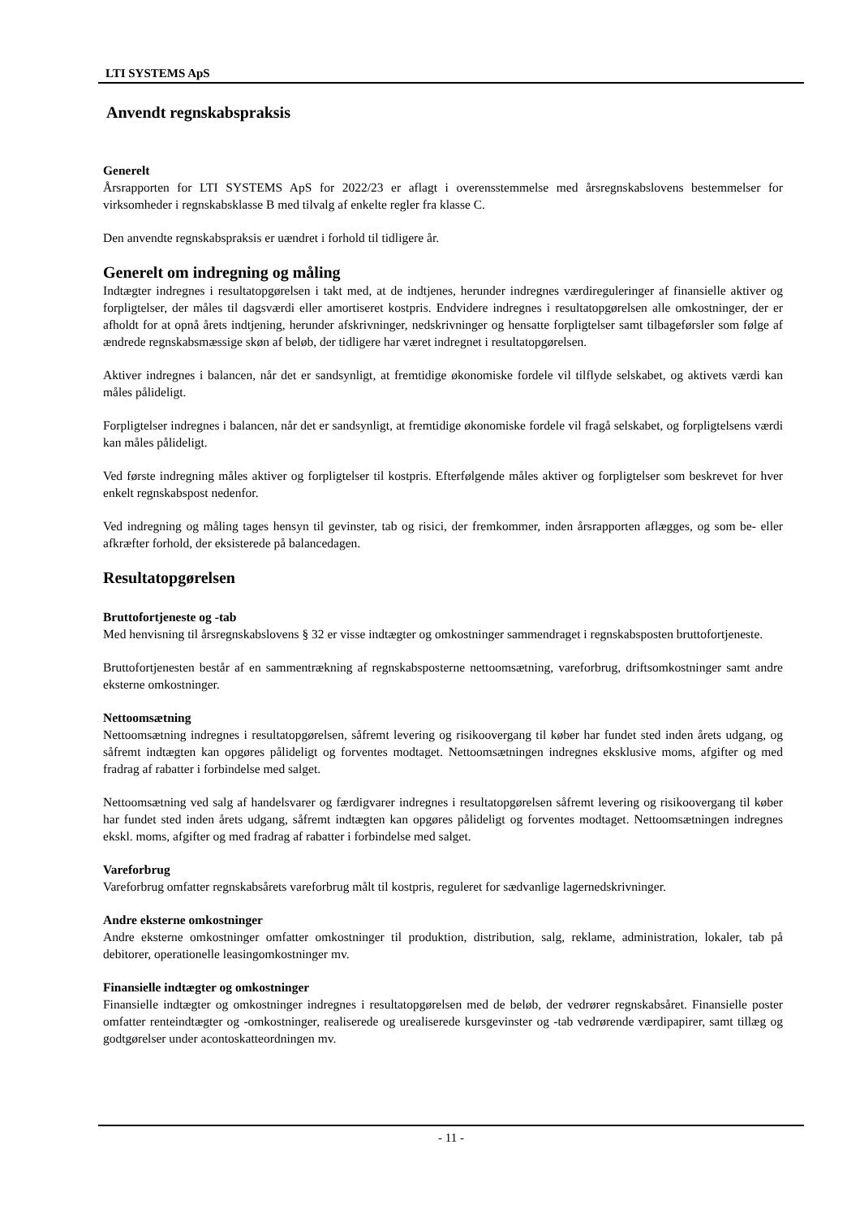LTI SYSTEMS ApS
Anvendt regnskabspraksis
Generelt
Årsrapporten for LTI SYSTEMS ApS for 2022/23 er aflagt i overensstemmelse med årsregnskabslovens bestemmelser for virksomheder i regnskabsklasse B med tilvalg af enkelte regler fra klasse C.
Den anvendte regnskabspraksis er uændret i forhold til tidligere år.
Generelt om indregning og måling
Indtægter indregnes i resultatopgørelsen i takt med, at de indtjenes, herunder indregnes værdireguleringer af finansielle aktiver og forpligtelser, der måles til dagsværdi eller amortiseret kostpris. Endvidere indregnes i resultatopgørelsen alle omkostninger, der er afholdt for at opnå årets indtjening, herunder afskrivninger, nedskrivninger og hensatte forpligtelser samt tilbageførsler som følge af ændrede regnskabsmæssige skøn af beløb, der tidligere har været indregnet i resultatopgørelsen.
Aktiver indregnes i balancen, når det er sandsynligt, at fremtidige økonomiske fordele vil tilflyde selskabet, og aktivets værdi kan måles pålideligt.
Forpligtelser indregnes i balancen, når det er sandsynligt, at fremtidige økonomiske fordele vil fragå selskabet, og forpligtelsens værdi kan måles pålideligt.
Ved første indregning måles aktiver og forpligtelser til kostpris. Efterfølgende måles aktiver og forpligtelser som beskrevet for hver enkelt regnskabspost nedenfor.
Ved indregning og måling tages hensyn til gevinster, tab og risici, der fremkommer, inden årsrapporten aflægges, og som be- eller afkræfter forhold, der eksisterede på balancedagen.
Resultatopgørelsen
Bruttofortjeneste og -tab
Med henvisning til årsregnskabslovens § 32 er visse indtægter og omkostninger sammendraget i regnskabsposten bruttofortjeneste.
Bruttofortjenesten består af en sammentrækning af regnskabsposterne nettoomsætning, vareforbrug, driftsomkostninger samt andre eksterne omkostninger.
Nettoomsætning
Nettoomsætning indregnes i resultatopgørelsen, såfremt levering og risikoovergang til køber har fundet sted inden årets udgang, og såfremt indtægten kan opgøres pålideligt og forventes modtaget. Nettoomsætningen indregnes eksklusive moms, afgifter og med fradrag af rabatter i forbindelse med salget.
Nettoomsætning ved salg af handelsvarer og færdigvarer indregnes i resultatopgørelsen såfremt levering og risikoovergang til køber har fundet sted inden årets udgang, såfremt indtægten kan opgøres pålideligt og forventes modtaget. Nettoomsætningen indregnes ekskl. moms, afgifter og med fradrag af rabatter i forbindelse med salget.
Vareforbrug
Vareforbrug omfatter regnskabsårets vareforbrug målt til kostpris, reguleret for sædvanlige lagernedskrivninger.
Andre eksterne omkostninger
Andre eksterne omkostninger omfatter omkostninger til produktion, distribution, salg, reklame, administration, lokaler, tab på debitorer, operationelle leasingomkostninger mv.
Finansielle indtægter og omkostninger
Finansielle indtægter og omkostninger indregnes i resultatopgørelsen med de beløb, der vedrører regnskabsåret. Finansielle poster omfatter renteindtægter og -omkostninger, realiserede og urealiserede kursgevinster og -tab vedrørende værdipapirer, samt tillæg og godtgørelser under acontoskatteordningen mv.
- 11 -